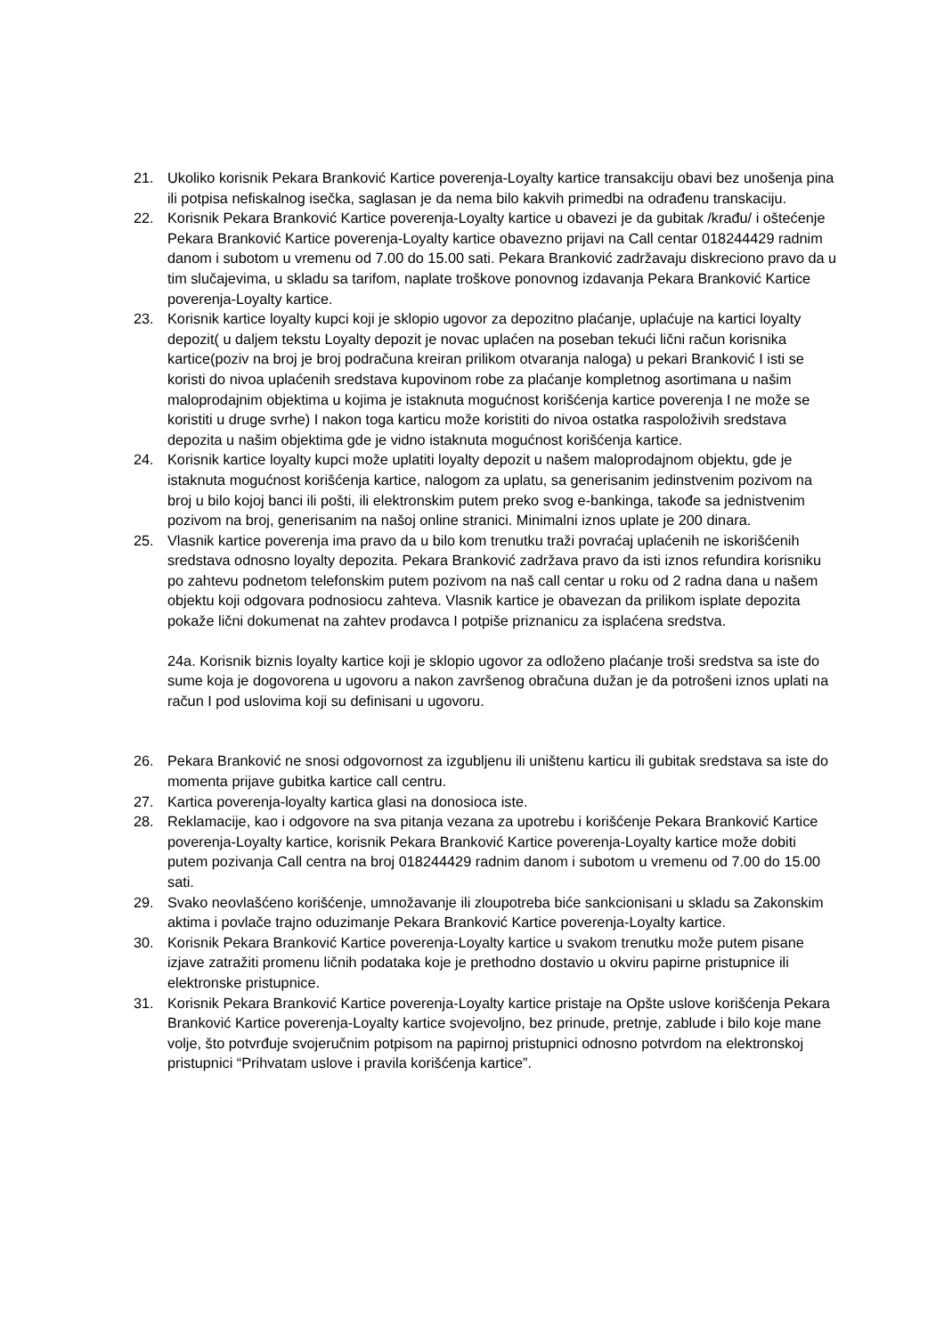21. Ukoliko korisnik Pekara Branković Kartice poverenja-Loyalty kartice transakciju obavi bez unošenja pina ili potpisa nefiskalnog isečka, saglasan je da nema bilo kakvih primedbi na odrađenu transkaciju.
22. Korisnik Pekara Branković Kartice poverenja-Loyalty kartice u obavezi je da gubitak /krađu/ i oštećenje Pekara Branković Kartice poverenja-Loyalty kartice obavezno prijavi na Call centar 018244429 radnim danom i subotom u vremenu od 7.00 do 15.00 sati. Pekara Branković zadržavaju diskreciono pravo da u tim slučajevima, u skladu sa tarifom, naplate troškove ponovnog izdavanja Pekara Branković Kartice poverenja-Loyalty kartice.
23. Korisnik kartice loyalty kupci koji je sklopio ugovor za depozitno plaćanje, uplaćuje na kartici loyalty depozit( u daljem tekstu Loyalty depozit je novac uplaćen na poseban tekući lični račun korisnika kartice(poziv na broj je broj podračuna kreiran prilikom otvaranja naloga) u pekari Branković I isti se koristi do nivoa uplaćenih sredstava kupovinom robe za plaćanje kompletnog asortimana u našim maloprodajnim objektima u kojima je istaknuta mogućnost korišćenja kartice poverenja I ne može se koristiti u druge svrhe) I nakon toga karticu može koristiti do nivoa ostatka raspoloživih sredstava depozita u našim objektima gde je vidno istaknuta mogućnost korišćenja kartice.
24. Korisnik kartice loyalty kupci može uplatiti loyalty depozit u našem maloprodajnom objektu, gde je istaknuta mogućnost korišćenja kartice, nalogom za uplatu, sa generisanim jedinstvenim pozivom na broj u bilo kojoj banci ili pošti, ili elektronskim putem preko svog e-bankinga, takođe sa jednistvenim pozivom na broj, generisanim na našoj online stranici. Minimalni iznos uplate je 200 dinara.
25. Vlasnik kartice poverenja ima pravo da u bilo kom trenutku traži povraćaj uplaćenih ne iskorišćenih sredstava odnosno loyalty depozita. Pekara Branković zadržava pravo da isti iznos refundira korisniku po zahtevu podnetom telefonskim putem pozivom na naš call centar u roku od 2 radna dana u našem objektu koji odgovara podnosiocu zahteva. Vlasnik kartice je obavezan da prilikom isplate depozita pokaže lični dokumenat na zahtev prodavca I potpiše priznanicu za isplaćena sredstva.
24a. Korisnik biznis loyalty kartice koji je sklopio ugovor za odloženo plaćanje troši sredstva sa iste do sume koja je dogovorena u ugovoru a nakon završenog obračuna dužan je da potrošeni iznos uplati na račun I pod uslovima koji su definisani u ugovoru.
26. Pekara Branković ne snosi odgovornost za izgubljenu ili uništenu karticu ili gubitak sredstava sa iste do momenta prijave gubitka kartice call centru.
27. Kartica poverenja-loyalty kartica glasi na donosioca iste.
28. Reklamacije, kao i odgovore na sva pitanja vezana za upotrebu i korišćenje Pekara Branković Kartice poverenja-Loyalty kartice, korisnik Pekara Branković Kartice poverenja-Loyalty kartice može dobiti putem pozivanja Call centra na broj 018244429 radnim danom i subotom u vremenu od 7.00 do 15.00 sati.
29. Svako neovlašćeno korišćenje, umnožavanje ili zloupotreba biće sankcionisani u skladu sa Zakonskim aktima i povlače trajno oduzimanje Pekara Branković Kartice poverenja-Loyalty kartice.
30. Korisnik Pekara Branković Kartice poverenja-Loyalty kartice u svakom trenutku može putem pisane izjave zatražiti promenu ličnih podataka koje je prethodno dostavio u okviru papirne pristupnice ili elektronske pristupnice.
31. Korisnik Pekara Branković Kartice poverenja-Loyalty kartice pristaje na Opšte uslove korišćenja Pekara Branković Kartice poverenja-Loyalty kartice svojevoljno, bez prinude, pretnje, zablude i bilo koje mane volje, što potvrđuje svojeručnim potpisom na papirnoj pristupnici odnosno potvrdom na elektronskoj pristupnici “Prihvatam uslove i pravila korišćenja kartice”.